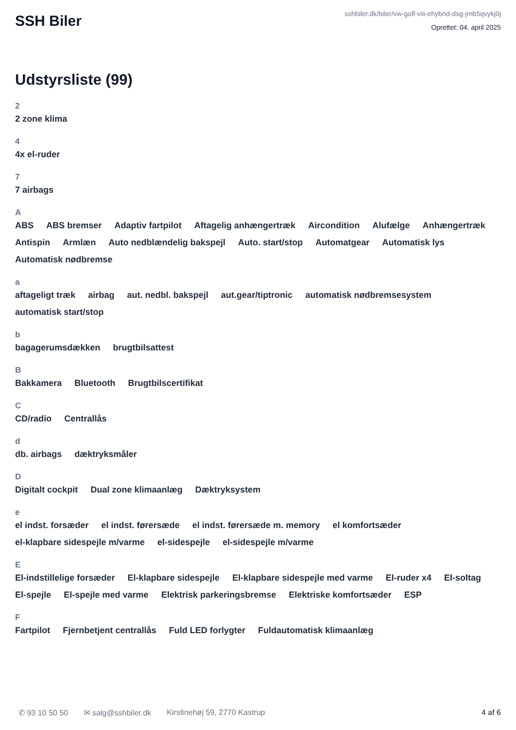SSH Biler
sshbiler.dk/biler/vw-golf-viii-ehybrid-dsg-jmb5qvykj0j
Oprettet: 04. april 2025
Udstyrsliste (99)
2
2 zone klima
4
4x el-ruder
7
7 airbags
A
ABS ABS bremser Adaptiv fartpilot Aftagelig anhængertræk Aircondition Alufælge Anhængertræk Antispin Armlæn Auto nedblændelig bakspejl Auto. start/stop Automatgear Automatisk lys Automatisk nødbremse
a
aftageligt træk airbag aut. nedbl. bakspejl aut.gear/tiptronic automatisk nødbremsesystem automatisk start/stop
b
bagagerumsdækken brugtbilsattest
B
Bakkamera Bluetooth Brugtbilscertifikat
C
CD/radio Centrallås
d
db. airbags dæktryksmåler
D
Digitalt cockpit Dual zone klimaanlæg Dæktryksystem
e
el indst. forsæder el indst. førersæde el indst. førersæde m. memory el komfortsæder el-klapbare sidespejle m/varme el-sidespejle el-sidespejle m/varme
E
El-indstillelige forsæder El-klapbare sidespejle El-klapbare sidespejle med varme El-ruder x4 El-soltag El-spejle El-spejle med varme Elektrisk parkeringsbremse Elektriske komfortsæder ESP
F
Fartpilot Fjernbetjent centrallås Fuld LED forlygter Fuldautomatisk klimaanlæg
✆ 93 10 50 50 ✉ salg@sshbiler.dk Kirstinehøj 59, 2770 Kastrup 4 af 6